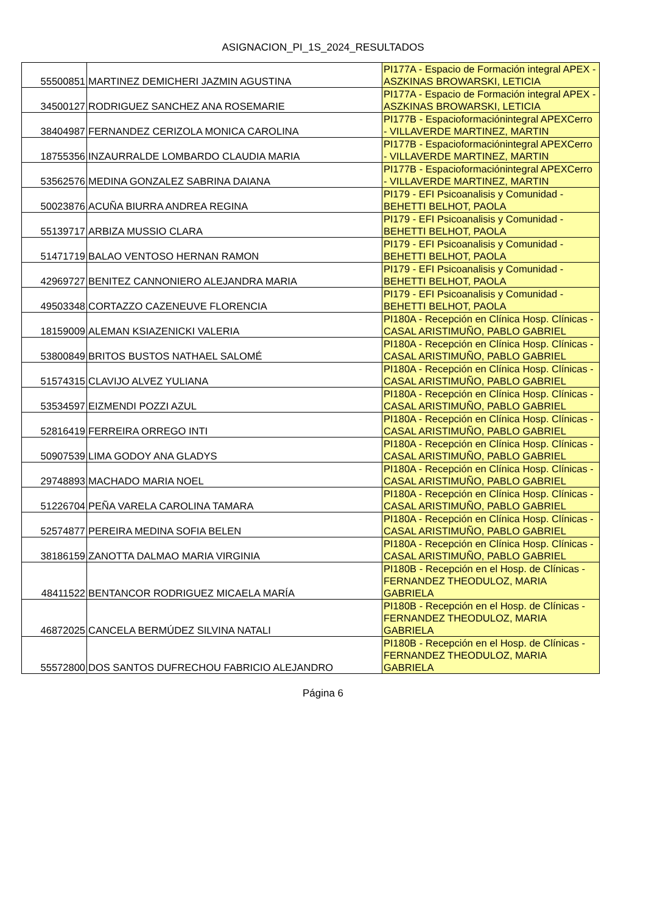ASIGNACION_PI_1S_2024_RESULTADOS
| 55500851 | MARTINEZ DEMICHERI JAZMIN AGUSTINA | PI177A - Espacio de Formación integral APEX - ASZKINAS BROWARSKI, LETICIA |
| 34500127 | RODRIGUEZ SANCHEZ ANA ROSEMARIE | PI177A - Espacio de Formación integral APEX - ASZKINAS BROWARSKI, LETICIA |
| 38404987 | FERNANDEZ CERIZOLA MONICA CAROLINA | PI177B - Espacioformaciónintegral APEXCerro - VILLAVERDE MARTINEZ, MARTIN |
| 18755356 | INZAURRALDE LOMBARDO CLAUDIA MARIA | PI177B - Espacioformaciónintegral APEXCerro - VILLAVERDE MARTINEZ, MARTIN |
| 53562576 | MEDINA GONZALEZ SABRINA DAIANA | PI177B - Espacioformaciónintegral APEXCerro - VILLAVERDE MARTINEZ, MARTIN |
| 50023876 | ACUÑA BIURRA ANDREA REGINA | PI179 - EFI Psicoanalisis y Comunidad - BEHETTI BELHOT, PAOLA |
| 55139717 | ARBIZA MUSSIO CLARA | PI179 - EFI Psicoanalisis y Comunidad - BEHETTI BELHOT, PAOLA |
| 51471719 | BALAO VENTOSO HERNAN RAMON | PI179 - EFI Psicoanalisis y Comunidad - BEHETTI BELHOT, PAOLA |
| 42969727 | BENITEZ CANNONIERO ALEJANDRA MARIA | PI179 - EFI Psicoanalisis y Comunidad - BEHETTI BELHOT, PAOLA |
| 49503348 | CORTAZZO CAZENEUVE FLORENCIA | PI179 - EFI Psicoanalisis y Comunidad - BEHETTI BELHOT, PAOLA |
| 18159009 | ALEMAN KSIAZENICKI VALERIA | PI180A - Recepción en Clínica Hosp. Clínicas - CASAL ARISTIMUÑO, PABLO GABRIEL |
| 53800849 | BRITOS BUSTOS NATHAEL SALOMÉ | PI180A - Recepción en Clínica Hosp. Clínicas - CASAL ARISTIMUÑO, PABLO GABRIEL |
| 51574315 | CLAVIJO ALVEZ YULIANA | PI180A - Recepción en Clínica Hosp. Clínicas - CASAL ARISTIMUÑO, PABLO GABRIEL |
| 53534597 | EIZMENDI POZZI AZUL | PI180A - Recepción en Clínica Hosp. Clínicas - CASAL ARISTIMUÑO, PABLO GABRIEL |
| 52816419 | FERREIRA ORREGO INTI | PI180A - Recepción en Clínica Hosp. Clínicas - CASAL ARISTIMUÑO, PABLO GABRIEL |
| 50907539 | LIMA GODOY ANA GLADYS | PI180A - Recepción en Clínica Hosp. Clínicas - CASAL ARISTIMUÑO, PABLO GABRIEL |
| 29748893 | MACHADO MARIA NOEL | PI180A - Recepción en Clínica Hosp. Clínicas - CASAL ARISTIMUÑO, PABLO GABRIEL |
| 51226704 | PEÑA VARELA CAROLINA TAMARA | PI180A - Recepción en Clínica Hosp. Clínicas - CASAL ARISTIMUÑO, PABLO GABRIEL |
| 52574877 | PEREIRA MEDINA SOFIA BELEN | PI180A - Recepción en Clínica Hosp. Clínicas - CASAL ARISTIMUÑO, PABLO GABRIEL |
| 38186159 | ZANOTTA DALMAO MARIA VIRGINIA | PI180A - Recepción en Clínica Hosp. Clínicas - CASAL ARISTIMUÑO, PABLO GABRIEL |
| 48411522 | BENTANCOR RODRIGUEZ MICAELA MARÍA | PI180B - Recepción en el Hosp. de Clínicas - FERNANDEZ THEODULOZ, MARIA GABRIELA |
| 46872025 | CANCELA BERMÚDEZ SILVINA NATALI | PI180B - Recepción en el Hosp. de Clínicas - FERNANDEZ THEODULOZ, MARIA GABRIELA |
| 55572800 | DOS SANTOS DUFRECHOU FABRICIO ALEJANDRO | PI180B - Recepción en el Hosp. de Clínicas - FERNANDEZ THEODULOZ, MARIA GABRIELA |
Página 6